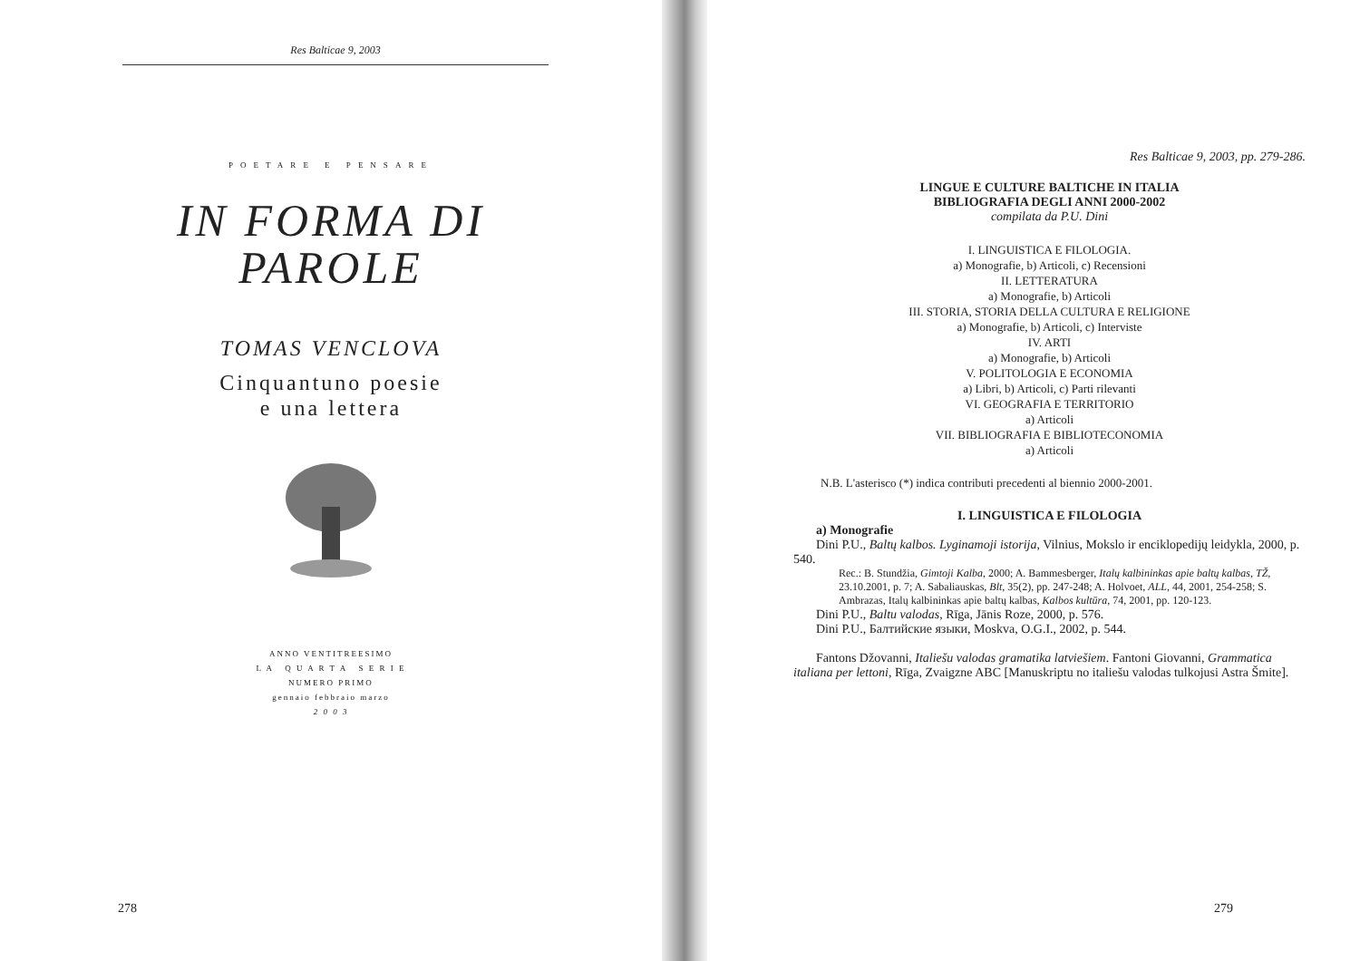Res Balticae 9, 2003
POETARE E PENSARE
IN FORMA DI
PAROLE
TOMAS VENCLOVA
Cinquantuno poesie
e una lettera
ANNO VENTITREESIMO
L A Q U A R T A S E R I E
NUMERO PRIMO
gennaio febbraio marzo
2 0 0 3
278
Res Balticae 9, 2003, pp. 279-286.
LINGUE E CULTURE BALTICHE IN ITALIA
BIBLIOGRAFIA DEGLI ANNI 2000-2002
compilata da P.U. Dini
I. LINGUISTICA E FILOLOGIA.
a) Monografie, b) Articoli, c) Recensioni
II. LETTERATURA
a) Monografie, b) Articoli
III. STORIA, STORIA DELLA CULTURA E RELIGIONE
a) Monografie, b) Articoli, c) Interviste
IV. ARTI
a) Monografie, b) Articoli
V. POLITOLOGIA E ECONOMIA
a) Libri, b) Articoli, c) Parti rilevanti
VI. GEOGRAFIA E TERRITORIO
a) Articoli
VII. BIBLIOGRAFIA E BIBLIOTECONOMIA
a) Articoli
N.B. L'asterisco (*) indica contributi precedenti al biennio 2000-2001.
I. LINGUISTICA E FILOLOGIA
a) Monografie
Dini P.U., Baltų kalbos. Lyginamoji istorija, Vilnius, Mokslo ir enciklopedijų leidykla, 2000, p. 540.
Rec.: B. Stundžia, Gimtoji Kalba, 2000; A. Bammesberger, Italų kalbininkas apie baltų kalbas, TŽ, 23.10.2001, p. 7; A. Sabaliauskas, Blt, 35(2), pp. 247-248; A. Holvoet, ALL, 44, 2001, 254-258; S. Ambrazas, Italų kalbininkas apie baltų kalbas, Kalbos kultūra, 74, 2001, pp. 120-123.
Dini P.U., Baltu valodas, Rīga, Jānis Roze, 2000, p. 576.
Dini P.U., Балтийские языки, Moskva, O.G.I., 2002, p. 544.
Fantons Džovanni, Italiešu valodas gramatika latviešiem. Fantoni Giovanni, Grammatica italiana per lettoni, Rīga, Zvaigzne ABC [Manuskriptu no italiešu valodas tulkojusi Astra Šmite].
279